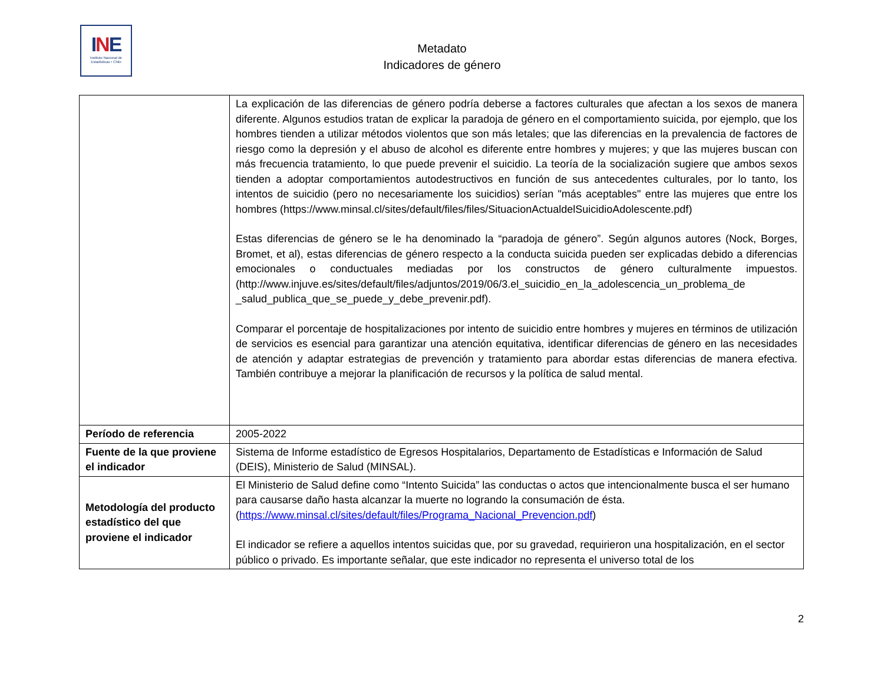INE
Instituto Nacional de
Estadísticas • Chile
Metadato
Indicadores de género
| | La explicación de las diferencias de género podría deberse a factores culturales que afectan a los sexos de manera diferente. Algunos estudios tratan de explicar la paradoja de género en el comportamiento suicida, por ejemplo, que los hombres tienden a utilizar métodos violentos que son más letales; que las diferencias en la prevalencia de factores de riesgo como la depresión y el abuso de alcohol es diferente entre hombres y mujeres; y que las mujeres buscan con más frecuencia tratamiento, lo que puede prevenir el suicidio. La teoría de la socialización sugiere que ambos sexos tienden a adoptar comportamientos autodestructivos en función de sus antecedentes culturales, por lo tanto, los intentos de suicidio (pero no necesariamente los suicidios) serían "más aceptables" entre las mujeres que entre los hombres (https://www.minsal.cl/sites/default/files/files/SituacionActualdelSuicidioAdolescente.pdf) Estas diferencias de género se le ha denominado la “paradoja de género”. Según algunos autores (Nock, Borges, Bromet, et al), estas diferencias de género respecto a la conducta suicida pueden ser explicadas debido a diferencias emocionales o conductuales mediadas por los constructos de género culturalmente impuestos. (http://www.injuve.es/sites/default/files/adjuntos/2019/06/3.el_suicidio_en_la_adolescencia_un_problema_de _salud_publica_que_se_puede_y_debe_prevenir.pdf). Comparar el porcentaje de hospitalizaciones por intento de suicidio entre hombres y mujeres en términos de utilización de servicios es esencial para garantizar una atención equitativa, identificar diferencias de género en las necesidades de atención y adaptar estrategias de prevención y tratamiento para abordar estas diferencias de manera efectiva. También contribuye a mejorar la planificación de recursos y la política de salud mental. |
| Período de referencia | 2005-2022 |
| Fuente de la que proviene el indicador | Sistema de Informe estadístico de Egresos Hospitalarios, Departamento de Estadísticas e Información de Salud (DEIS), Ministerio de Salud (MINSAL). |
| Metodología del producto estadístico del que proviene el indicador | El Ministerio de Salud define como “Intento Suicida” las conductas o actos que intencionalmente busca el ser humano para causarse daño hasta alcanzar la muerte no logrando la consumación de ésta. ( https://www.minsal.cl/sites/default/files/Programa_Nacional_Prevencion.pdf ) El indicador se refiere a aquellos intentos suicidas que, por su gravedad, requirieron una hospitalización, en el sector público o privado. Es importante señalar, que este indicador no representa el universo total de los |
2